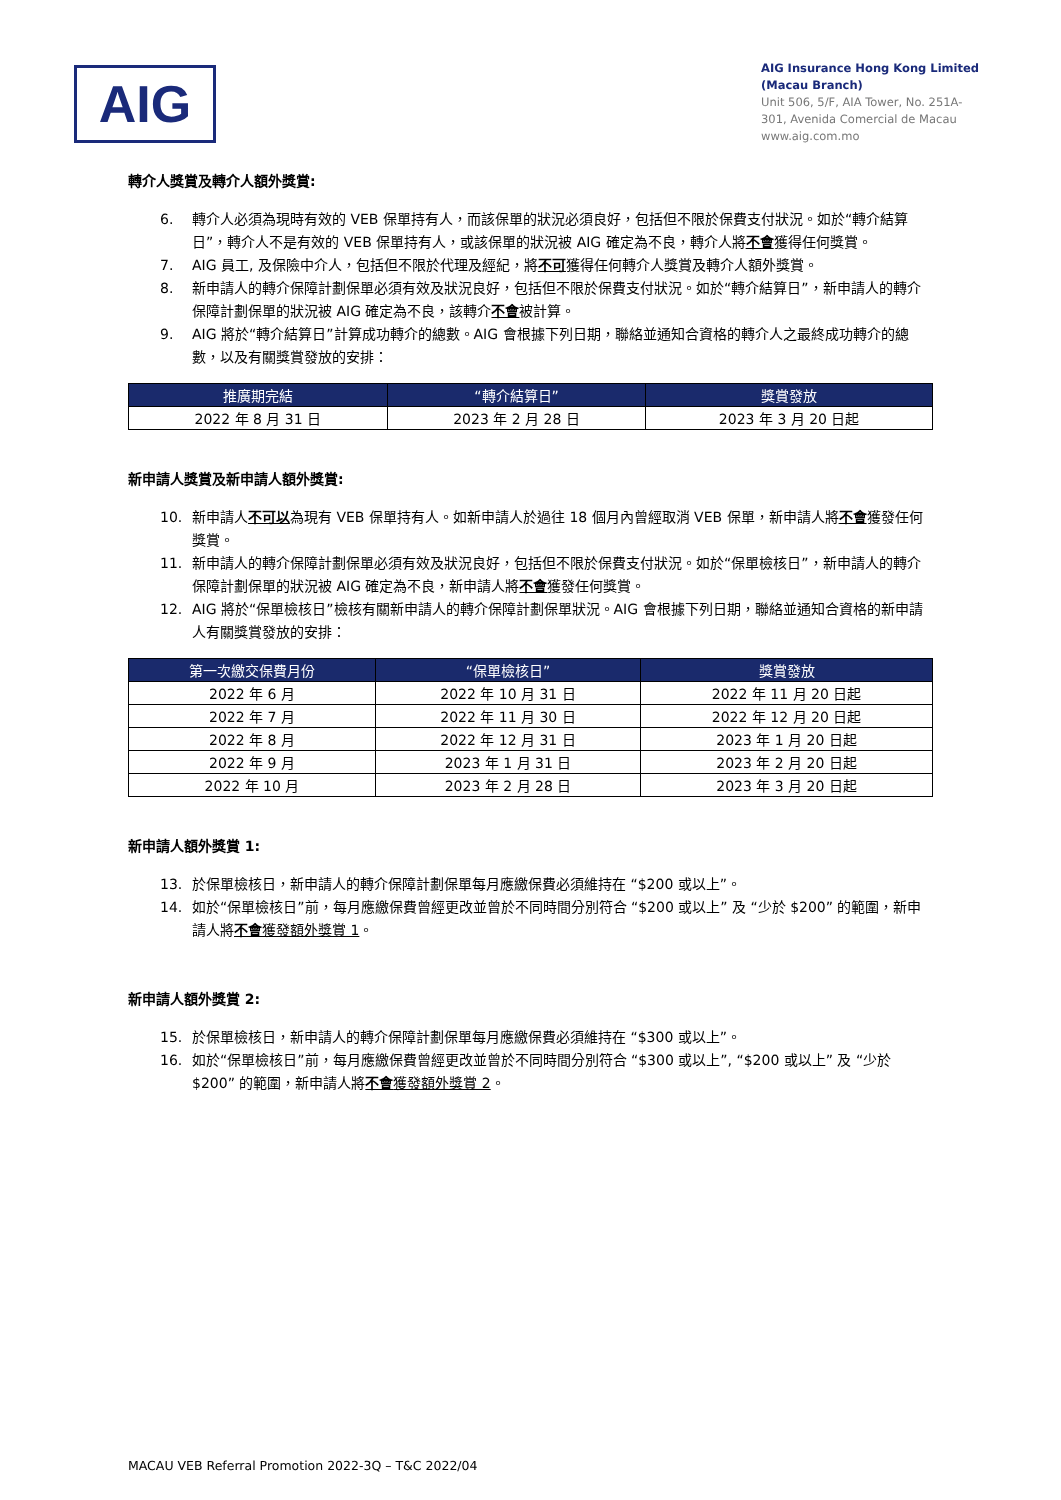AIG
AIG Insurance Hong Kong Limited
(Macau Branch)
Unit 506, 5/F, AIA Tower, No. 251A-301, Avenida Comercial de Macau
www.aig.com.mo
轉介人獎賞及轉介人額外獎賞:
6. 轉介人必須為現時有效的 VEB 保單持有人，而該保單的狀況必須良好，包括但不限於保費支付狀況。如於“轉介結算日”，轉介人不是有效的 VEB 保單持有人，或該保單的狀況被 AIG 確定為不良，轉介人將不會獲得任何獎賞。
7. AIG 員工, 及保險中介人，包括但不限於代理及經紀，將不可獲得任何轉介人獎賞及轉介人額外獎賞。
8. 新申請人的轉介保障計劃保單必須有效及狀況良好，包括但不限於保費支付狀況。如於“轉介結算日”，新申請人的轉介保障計劃保單的狀況被 AIG 確定為不良，該轉介不會被計算。
9. AIG 將於“轉介結算日”計算成功轉介的總數。AIG 會根據下列日期，聯絡並通知合資格的轉介人之最終成功轉介的總數，以及有關獎賞發放的安排：
| 推廣期完結 | “轉介結算日” | 獎賞發放 |
| --- | --- | --- |
| 2022 年 8 月 31 日 | 2023 年 2 月 28 日 | 2023 年 3 月 20 日起 |
新申請人獎賞及新申請人額外獎賞:
10. 新申請人不可以為現有 VEB 保單持有人。如新申請人於過往 18 個月內曾經取消 VEB 保單，新申請人將不會獲發任何獎賞。
11. 新申請人的轉介保障計劃保單必須有效及狀況良好，包括但不限於保費支付狀況。如於“保單檢核日”，新申請人的轉介保障計劃保單的狀況被 AIG 確定為不良，新申請人將不會獲發任何獎賞。
12. AIG 將於“保單檢核日”檢核有關新申請人的轉介保障計劃保單狀況。AIG 會根據下列日期，聯絡並通知合資格的新申請人有關獎賞發放的安排：
| 第一次繳交保費月份 | “保單檢核日” | 獎賞發放 |
| --- | --- | --- |
| 2022 年 6 月 | 2022 年 10 月 31 日 | 2022 年 11 月 20 日起 |
| 2022 年 7 月 | 2022 年 11 月 30 日 | 2022 年 12 月 20 日起 |
| 2022 年 8 月 | 2022 年 12 月 31 日 | 2023 年 1 月 20 日起 |
| 2022 年 9 月 | 2023 年 1 月 31 日 | 2023 年 2 月 20 日起 |
| 2022 年 10 月 | 2023 年 2 月 28 日 | 2023 年 3 月 20 日起 |
新申請人額外獎賞 1:
13. 於保單檢核日，新申請人的轉介保障計劃保單每月應繳保費必須維持在 “$200 或以上”。
14. 如於“保單檢核日”前，每月應繳保費曾經更改並曾於不同時間分別符合 “$200 或以上” 及 “少於 $200” 的範圍，新申請人將不會獲發額外獎賞 1。
新申請人額外獎賞 2:
15. 於保單檢核日，新申請人的轉介保障計劃保單每月應繳保費必須維持在 “$300 或以上”。
16. 如於“保單檢核日”前，每月應繳保費曾經更改並曾於不同時間分別符合 “$300 或以上”, “$200 或以上” 及 “少於 $200” 的範圍，新申請人將不會獲發額外獎賞 2。
MACAU VEB Referral Promotion 2022-3Q – T&C 2022/04